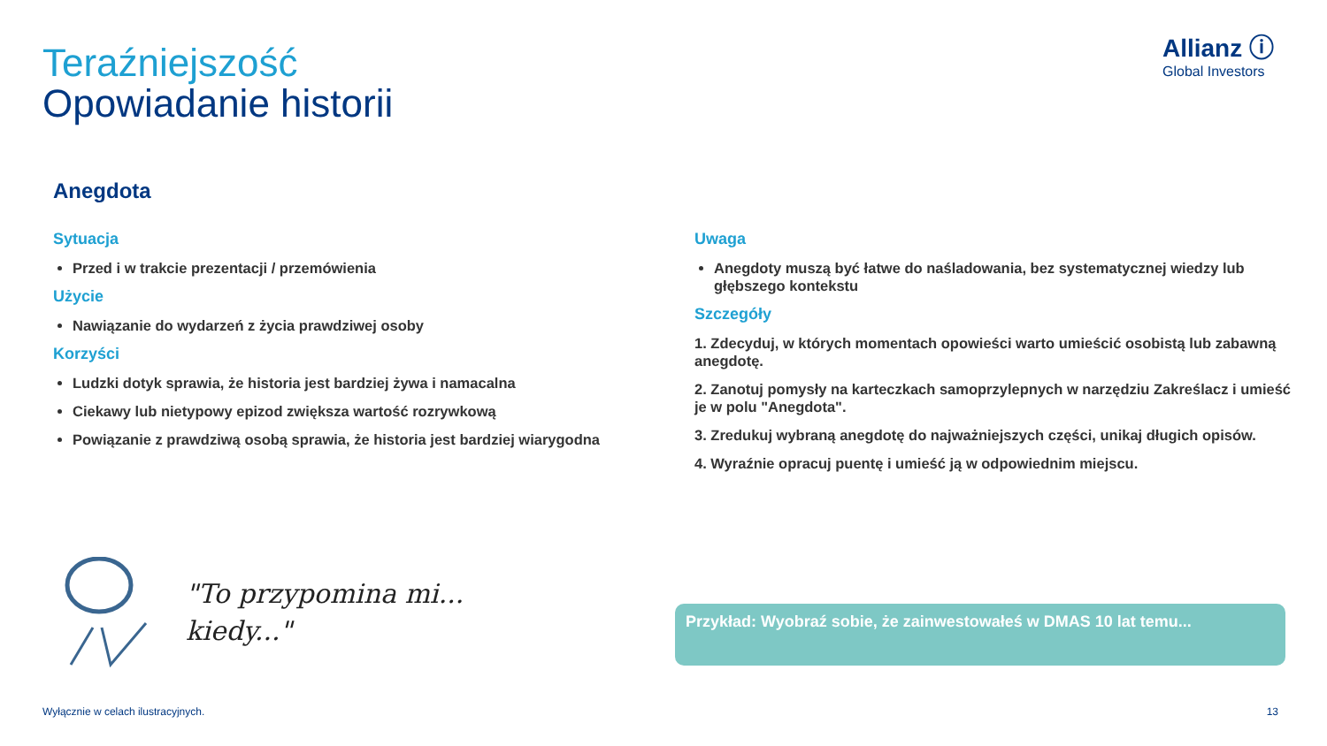Teraźniejszość
Opowiadanie historii
Allianz ⓘ
Global Investors
Anegdota
Sytuacja
Przed i w trakcie prezentacji / przemówienia
Użycie
Nawiązanie do wydarzeń z życia prawdziwej osoby
Korzyści
Ludzki dotyk sprawia, że historia jest bardziej żywa i namacalna
Ciekawy lub nietypowy epizod zwiększa wartość rozrywkową
Powiązanie z prawdziwą osobą sprawia, że historia jest bardziej wiarygodna
Uwaga
Anegdoty muszą być łatwe do naśladowania, bez systematycznej wiedzy lub głębszego kontekstu
Szczegóły
1. Zdecyduj, w których momentach opowieści warto umieścić osobistą lub zabawną anegdotę.
2. Zanotuj pomysły na karteczkach samoprzylepnych w narzędziu Zakreślacz i umieść je w polu "Anegdota".
3. Zredukuj wybraną anegdotę do najważniejszych części, unikaj długich opisów.
4. Wyraźnie opracuj puentę i umieść ją w odpowiednim miejscu.
"To przypomina mi...
kiedy..."
Przykład: Wyobraź sobie, że zainwestowałeś w DMAS 10 lat temu...
Wyłącznie w celach ilustracyjnych.
13